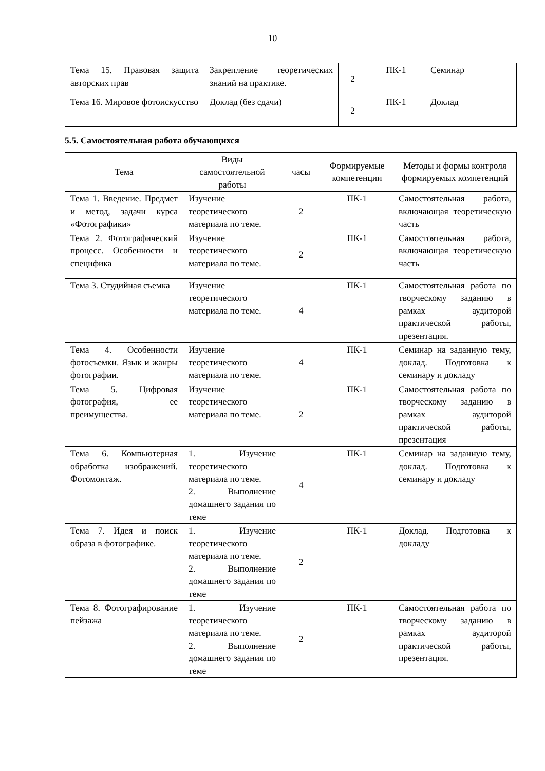10
| Тема 15. Правовая защита авторских прав | Закрепление теоретических знаний на практике. | 2 | ПК-1 | Семинар |
| Тема 16. Мировое фотоискусство | Доклад (без сдачи) | 2 | ПК-1 | Доклад |
5.5. Самостоятельная работа обучающихся
| Тема | Виды самостоятельной работы | часы | Формируемые компетенции | Методы и формы контроля формируемых компетенций |
| --- | --- | --- | --- | --- |
| Тема 1. Введение. Предмет и метод, задачи курса «Фотографики» | Изучение теоретического материала по теме. | 2 | ПК-1 | Самостоятельная работа, включающая теоретическую часть |
| Тема 2. Фотографический процесс. Особенности и специфика | Изучение теоретического материала по теме. | 2 | ПК-1 | Самостоятельная работа, включающая теоретическую часть |
| Тема 3. Студийная съемка | Изучение теоретического материала по теме. | 4 | ПК-1 | Самостоятельная работа по творческому заданию в рамках аудиторой практической работы, презентация. |
| Тема 4. Особенности фотосъемки. Язык и жанры фотографии. | Изучение теоретического материала по теме. | 4 | ПК-1 | Семинар на заданную тему, доклад. Подготовка к семинару и докладу |
| Тема 5. Цифровая фотография, ее преимущества. | Изучение теоретического материала по теме. | 2 | ПК-1 | Самостоятельная работа по творческому заданию в рамках аудиторой практической работы, презентация |
| Тема 6. Компьютерная обработка изображений. Фотомонтаж. | 1. Изучение теоретического материала по теме. 2. Выполнение домашнего задания по теме | 4 | ПК-1 | Семинар на заданную тему, доклад. Подготовка к семинару и докладу |
| Тема 7. Идея и поиск образа в фотографике. | 1. Изучение теоретического материала по теме. 2. Выполнение домашнего задания по теме | 2 | ПК-1 | Доклад. Подготовка к докладу |
| Тема 8. Фотографирование пейзажа | 1. Изучение теоретического материала по теме. 2. Выполнение домашнего задания по теме | 2 | ПК-1 | Самостоятельная работа по творческому заданию в рамках аудиторой практической работы, презентация. |